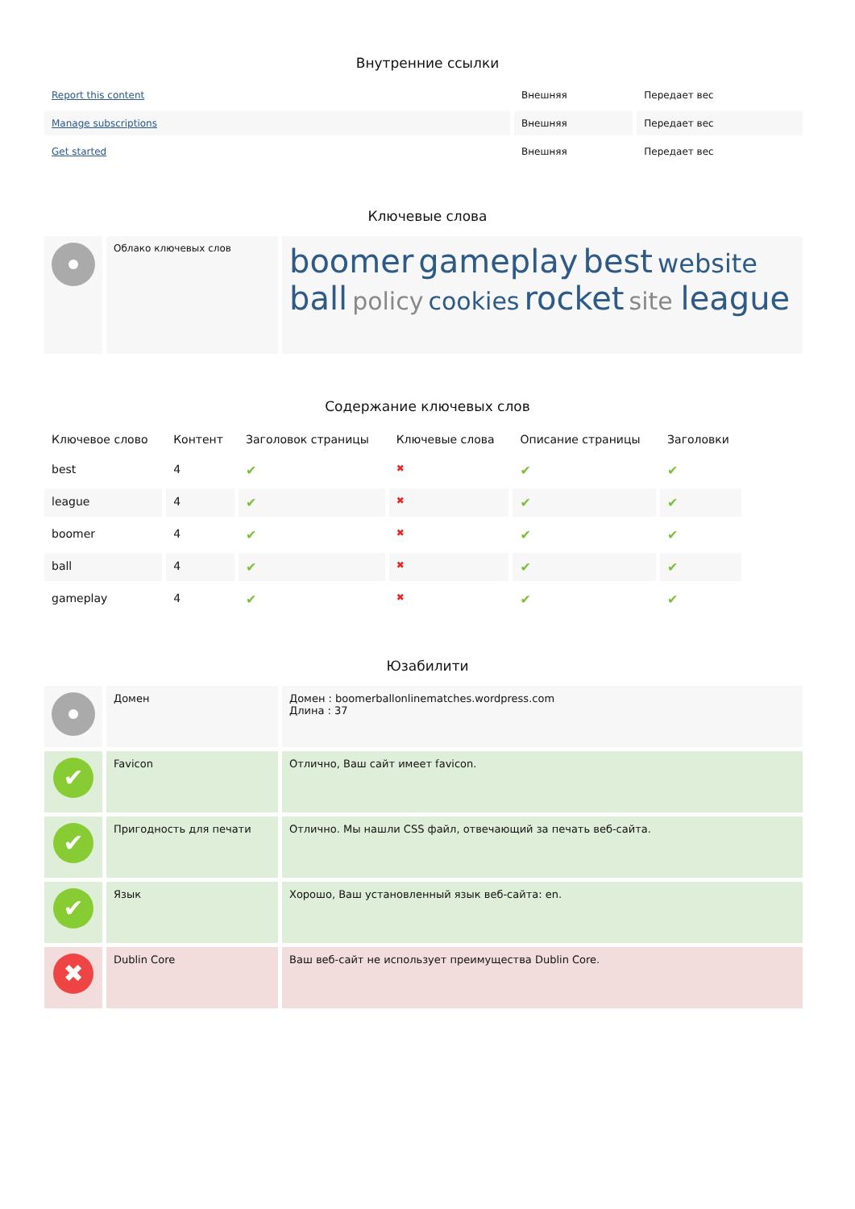Внутренние ссылки
| Report this content | Внешняя | Передает вес |
| Manage subscriptions | Внешняя | Передает вес |
| Get started | Внешняя | Передает вес |
Ключевые слова
| | Облако ключевых слов | boomer gameplay best website ball policy cookies rocket site league |
Содержание ключевых слов
| Ключевое слово | Контент | Заголовок страницы | Ключевые слова | Описание страницы | Заголовки |
| --- | --- | --- | --- | --- | --- |
| best | 4 | ✔ | ✖ | ✔ | ✔ |
| league | 4 | ✔ | ✖ | ✔ | ✔ |
| boomer | 4 | ✔ | ✖ | ✔ | ✔ |
| ball | 4 | ✔ | ✖ | ✔ | ✔ |
| gameplay | 4 | ✔ | ✖ | ✔ | ✔ |
Юзабилити
| | Домен | Домен : boomerballonlinematches.wordpress.com Длина : 37 |
| ✔ | Favicon | Отлично, Ваш сайт имеет favicon. |
| ✔ | Пригодность для печати | Отлично. Мы нашли CSS файл, отвечающий за печать веб-сайта. |
| ✔ | Язык | Хорошо, Ваш установленный язык веб-сайта: en. |
| ✖ | Dublin Core | Ваш веб-сайт не использует преимущества Dublin Core. |